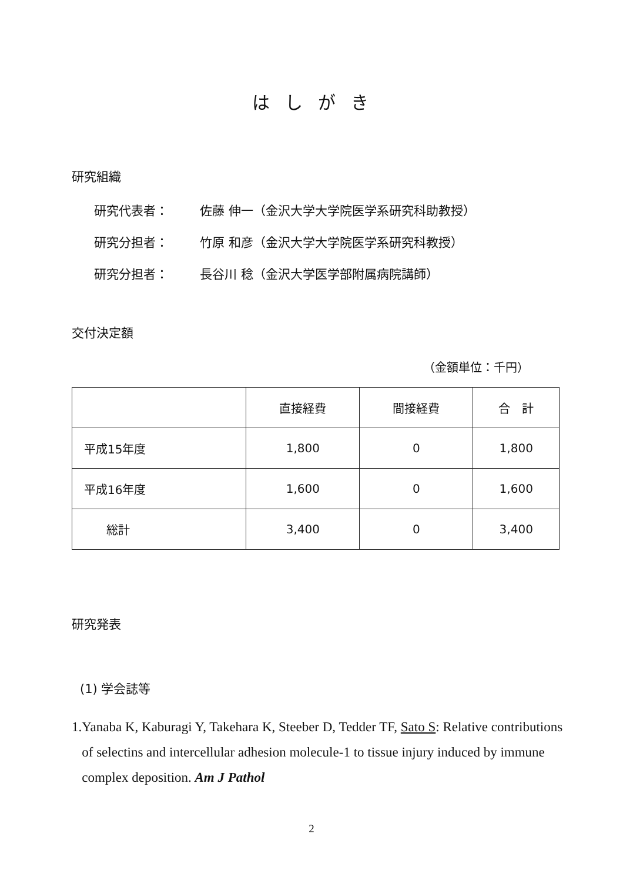はしがき
研究組織
研究代表者： 佐藤 伸一（金沢大学大学院医学系研究科助教授）
研究分担者： 竹原 和彦（金沢大学大学院医学系研究科教授）
研究分担者： 長谷川 稔（金沢大学医学部附属病院講師）
交付決定額
（金額単位：千円）
| | 直接経費 | 間接経費 | 合 計 |
| --- | --- | --- | --- |
| 平成15年度 | 1,800 | 0 | 1,800 |
| 平成16年度 | 1,600 | 0 | 1,600 |
| 総計 | 3,400 | 0 | 3,400 |
研究発表
(1) 学会誌等
1. Yanaba K, Kaburagi Y, Takehara K, Steeber D, Tedder TF, Sato S: Relative contributions of selectins and intercellular adhesion molecule-1 to tissue injury induced by immune complex deposition. Am J Pathol
2